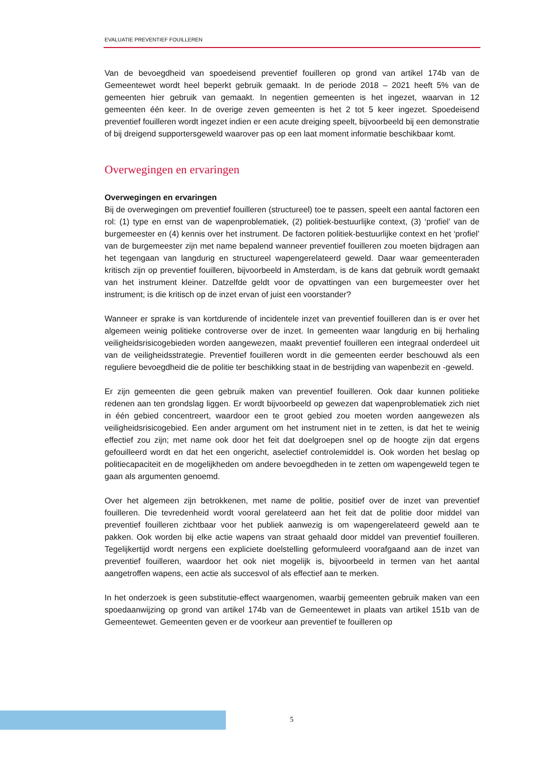EVALUATIE PREVENTIEF FOUILLEREN
Van de bevoegdheid van spoedeisend preventief fouilleren op grond van artikel 174b van de Gemeentewet wordt heel beperkt gebruik gemaakt. In de periode 2018 – 2021 heeft 5% van de gemeenten hier gebruik van gemaakt. In negentien gemeenten is het ingezet, waarvan in 12 gemeenten één keer. In de overige zeven gemeenten is het 2 tot 5 keer ingezet. Spoedeisend preventief fouilleren wordt ingezet indien er een acute dreiging speelt, bijvoorbeeld bij een demonstratie of bij dreigend supportersgeweld waarover pas op een laat moment informatie beschikbaar komt.
Overwegingen en ervaringen
Overwegingen en ervaringen
Bij de overwegingen om preventief fouilleren (structureel) toe te passen, speelt een aantal factoren een rol: (1) type en ernst van de wapenproblematiek, (2) politiek-bestuurlijke context, (3) ‘profiel’ van de burgemeester en (4) kennis over het instrument. De factoren politiek-bestuurlijke context en het ‘profiel’ van de burgemeester zijn met name bepalend wanneer preventief fouilleren zou moeten bijdragen aan het tegengaan van langdurig en structureel wapengerelateerd geweld. Daar waar gemeenteraden kritisch zijn op preventief fouilleren, bijvoorbeeld in Amsterdam, is de kans dat gebruik wordt gemaakt van het instrument kleiner. Datzelfde geldt voor de opvattingen van een burgemeester over het instrument; is die kritisch op de inzet ervan of juist een voorstander?
Wanneer er sprake is van kortdurende of incidentele inzet van preventief fouilleren dan is er over het algemeen weinig politieke controverse over de inzet. In gemeenten waar langdurig en bij herhaling veiligheidsrisicogebieden worden aangewezen, maakt preventief fouilleren een integraal onderdeel uit van de veiligheidsstrategie. Preventief fouilleren wordt in die gemeenten eerder beschouwd als een reguliere bevoegdheid die de politie ter beschikking staat in de bestrijding van wapenbezit en -geweld.
Er zijn gemeenten die geen gebruik maken van preventief fouilleren. Ook daar kunnen politieke redenen aan ten grondslag liggen. Er wordt bijvoorbeeld op gewezen dat wapenproblematiek zich niet in één gebied concentreert, waardoor een te groot gebied zou moeten worden aangewezen als veiligheidsrisicogebied. Een ander argument om het instrument niet in te zetten, is dat het te weinig effectief zou zijn; met name ook door het feit dat doelgroepen snel op de hoogte zijn dat ergens gefouilleerd wordt en dat het een ongericht, aselectief controlemiddel is. Ook worden het beslag op politiecapaciteit en de mogelijkheden om andere bevoegdheden in te zetten om wapengeweld tegen te gaan als argumenten genoemd.
Over het algemeen zijn betrokkenen, met name de politie, positief over de inzet van preventief fouilleren. Die tevredenheid wordt vooral gerelateerd aan het feit dat de politie door middel van preventief fouilleren zichtbaar voor het publiek aanwezig is om wapengerelateerd geweld aan te pakken. Ook worden bij elke actie wapens van straat gehaald door middel van preventief fouilleren. Tegelijkertijd wordt nergens een expliciete doelstelling geformuleerd voorafgaand aan de inzet van preventief fouilleren, waardoor het ook niet mogelijk is, bijvoorbeeld in termen van het aantal aangetroffen wapens, een actie als succesvol of als effectief aan te merken.
In het onderzoek is geen substitutie-effect waargenomen, waarbij gemeenten gebruik maken van een spoedaanwijzing op grond van artikel 174b van de Gemeentewet in plaats van artikel 151b van de Gemeentewet. Gemeenten geven er de voorkeur aan preventief te fouilleren op
5